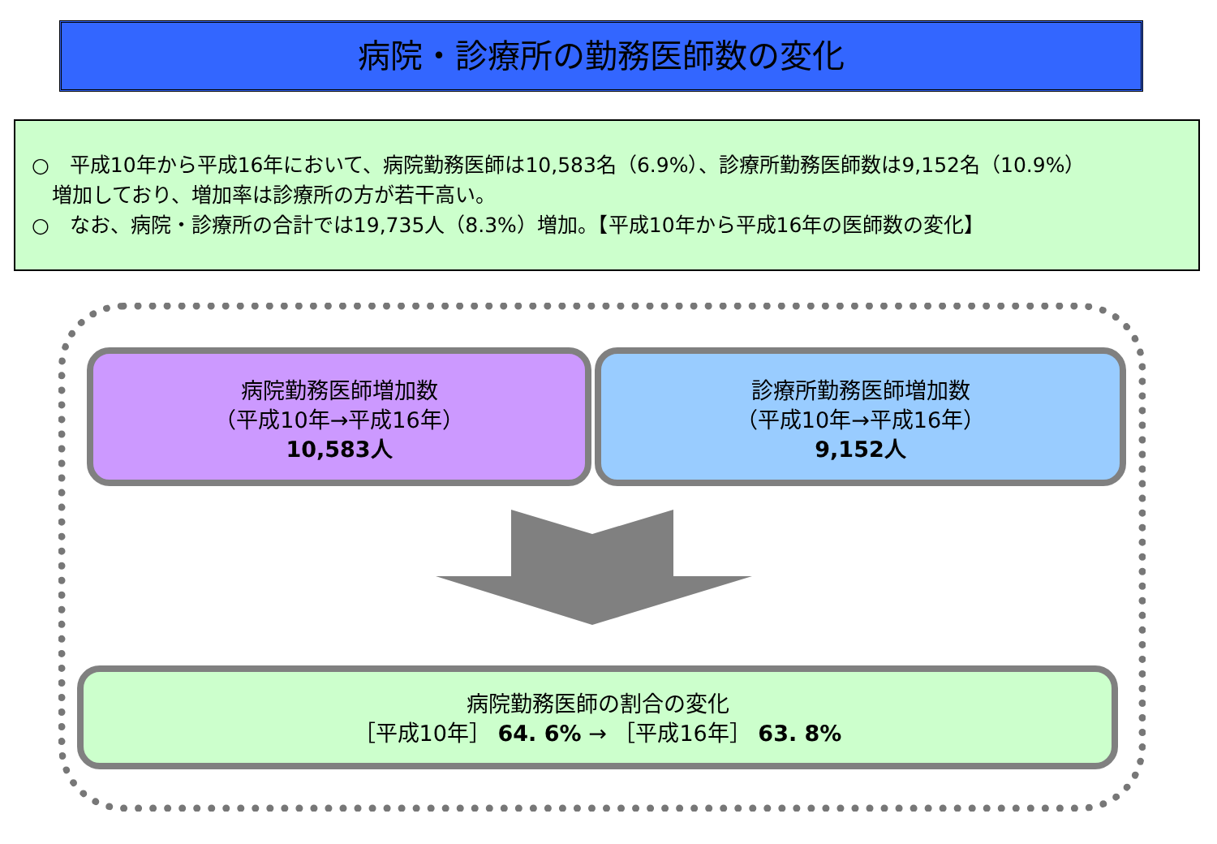病院・診療所の勤務医師数の変化
○　平成10年から平成16年において、病院勤務医師は10,583名（6.9%）、診療所勤務医師数は9,152名（10.9%）
　増加しており、増加率は診療所の方が若干高い。
○　なお、病院・診療所の合計では19,735人（8.3%）増加。【平成10年から平成16年の医師数の変化】
病院勤務医師増加数
（平成10年→平成16年）
10,583人
診療所勤務医師増加数
（平成10年→平成16年）
9,152人
病院勤務医師の割合の変化
［平成10年］ 64. 6% → ［平成16年］ 63. 8%